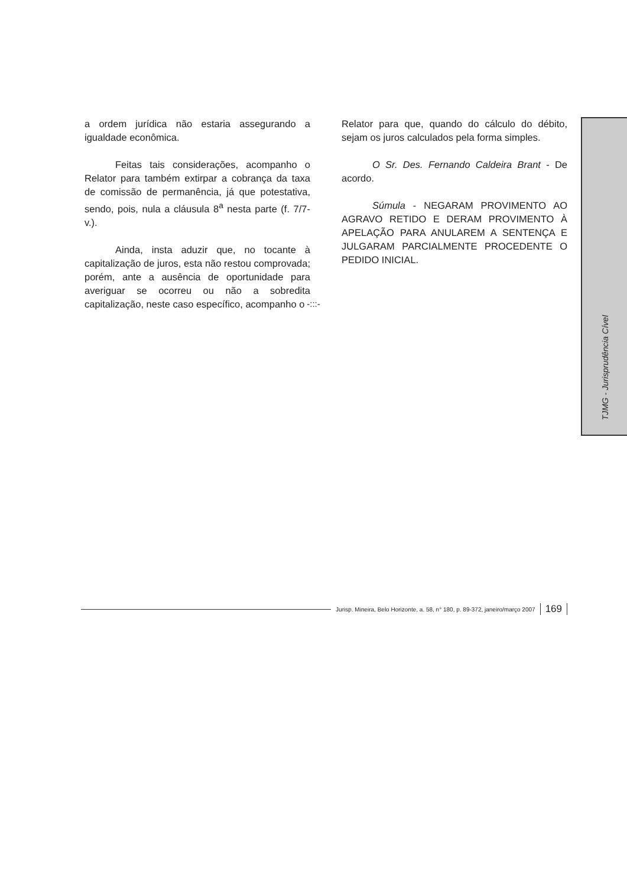a ordem jurídica não estaria assegurando a igualdade econômica.
Feitas tais considerações, acompanho o Relator para também extirpar a cobrança da taxa de comissão de permanência, já que potestativa, sendo, pois, nula a cláusula 8<sup>a</sup> nesta parte (f. 7/7-v.).
Ainda, insta aduzir que, no tocante à capitalização de juros, esta não restou comprovada; porém, ante a ausência de oportunidade para averiguar se ocorreu ou não a sobredita capitalização, neste caso específico, acompanho o
Relator para que, quando do cálculo do débito, sejam os juros calculados pela forma simples.
O Sr. Des. Fernando Caldeira Brant - De acordo.
Súmula - NEGARAM PROVIMENTO AO AGRAVO RETIDO E DERAM PROVIMENTO À APELAÇÃO PARA ANULAREM A SENTENÇA E JULGARAM PARCIALMENTE PROCEDENTE O PEDIDO INICIAL.
-:::-
TJMG - Jurisprudência Cível
Jurisp. Mineira, Belo Horizonte, a. 58, n° 180, p. 89-372, janeiro/março 2007 169